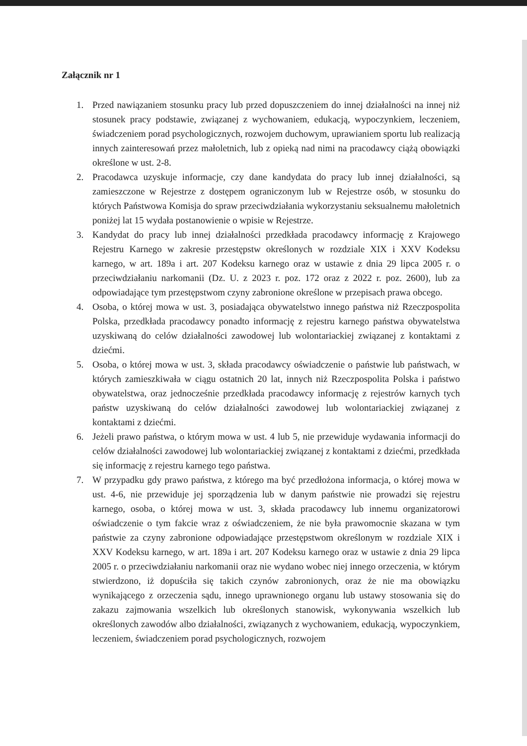Załącznik nr 1
1. Przed nawiązaniem stosunku pracy lub przed dopuszczeniem do innej działalności na innej niż stosunek pracy podstawie, związanej z wychowaniem, edukacją, wypoczynkiem, leczeniem, świadczeniem porad psychologicznych, rozwojem duchowym, uprawianiem sportu lub realizacją innych zainteresowań przez małoletnich, lub z opieką nad nimi na pracodawcy ciążą obowiązki określone w ust. 2-8.
2. Pracodawca uzyskuje informacje, czy dane kandydata do pracy lub innej działalności, są zamieszczone w Rejestrze z dostępem ograniczonym lub w Rejestrze osób, w stosunku do których Państwowa Komisja do spraw przeciwdziałania wykorzystaniu seksualnemu małoletnich poniżej lat 15 wydała postanowienie o wpisie w Rejestrze.
3. Kandydat do pracy lub innej działalności przedkłada pracodawcy informację z Krajowego Rejestru Karnego w zakresie przestępstw określonych w rozdziale XIX i XXV Kodeksu karnego, w art. 189a i art. 207 Kodeksu karnego oraz w ustawie z dnia 29 lipca 2005 r. o przeciwdziałaniu narkomanii (Dz. U. z 2023 r. poz. 172 oraz z 2022 r. poz. 2600), lub za odpowiadające tym przestępstwom czyny zabronione określone w przepisach prawa obcego.
4. Osoba, o której mowa w ust. 3, posiadająca obywatelstwo innego państwa niż Rzeczpospolita Polska, przedkłada pracodawcy ponadto informację z rejestru karnego państwa obywatelstwa uzyskiwaną do celów działalności zawodowej lub wolontariackiej związanej z kontaktami z dziećmi.
5. Osoba, o której mowa w ust. 3, składa pracodawcy oświadczenie o państwie lub państwach, w których zamieszkiwała w ciągu ostatnich 20 lat, innych niż Rzeczpospolita Polska i państwo obywatelstwa, oraz jednocześnie przedkłada pracodawcy informację z rejestrów karnych tych państw uzyskiwaną do celów działalności zawodowej lub wolontariackiej związanej z kontaktami z dziećmi.
6. Jeżeli prawo państwa, o którym mowa w ust. 4 lub 5, nie przewiduje wydawania informacji do celów działalności zawodowej lub wolontariackiej związanej z kontaktami z dziećmi, przedkłada się informację z rejestru karnego tego państwa.
7. W przypadku gdy prawo państwa, z którego ma być przedłożona informacja, o której mowa w ust. 4-6, nie przewiduje jej sporządzenia lub w danym państwie nie prowadzi się rejestru karnego, osoba, o której mowa w ust. 3, składa pracodawcy lub innemu organizatorowi oświadczenie o tym fakcie wraz z oświadczeniem, że nie była prawomocnie skazana w tym państwie za czyny zabronione odpowiadające przestępstwom określonym w rozdziale XIX i XXV Kodeksu karnego, w art. 189a i art. 207 Kodeksu karnego oraz w ustawie z dnia 29 lipca 2005 r. o przeciwdziałaniu narkomanii oraz nie wydano wobec niej innego orzeczenia, w którym stwierdzono, iż dopuściła się takich czynów zabronionych, oraz że nie ma obowiązku wynikającego z orzeczenia sądu, innego uprawnionego organu lub ustawy stosowania się do zakazu zajmowania wszelkich lub określonych stanowisk, wykonywania wszelkich lub określonych zawodów albo działalności, związanych z wychowaniem, edukacją, wypoczynkiem, leczeniem, świadczeniem porad psychologicznych, rozwojem